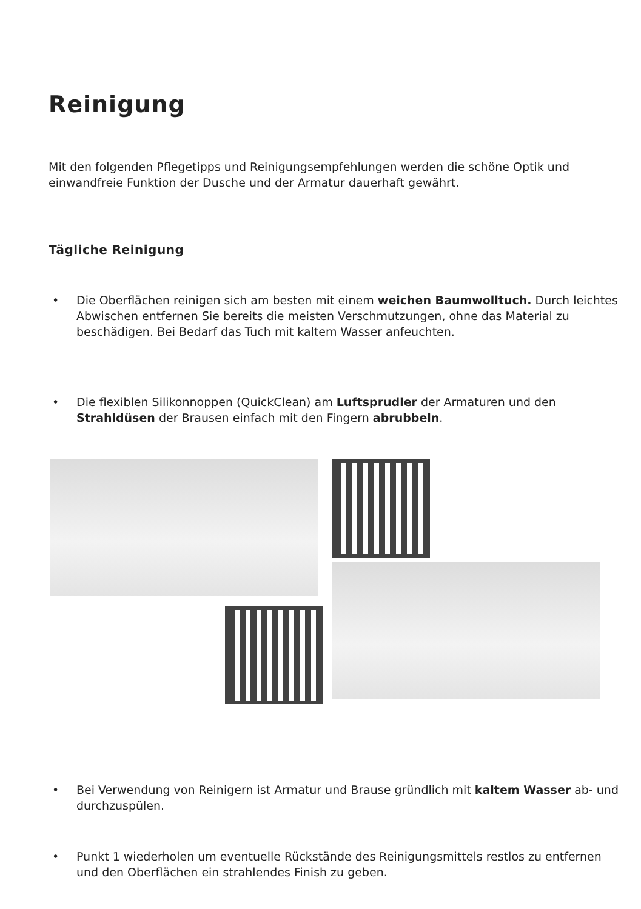Reinigung
Mit den folgenden Pflegetipps und Reinigungsempfehlungen werden die schöne Optik und einwandfreie Funktion der Dusche und der Armatur dauerhaft gewährt.
Tägliche Reinigung
• Die Oberflächen reinigen sich am besten mit einem weichen Baumwolltuch. Durch leichtes Abwischen entfernen Sie bereits die meisten Verschmutzungen, ohne das Material zu beschädigen. Bei Bedarf das Tuch mit kaltem Wasser anfeuchten.
• Die flexiblen Silikonnoppen (QuickClean) am Luftsprudler der Armaturen und den Strahldüsen der Brausen einfach mit den Fingern abrubbeln.
• Bei Verwendung von Reinigern ist Armatur und Brause gründlich mit kaltem Wasser ab- und durchzuspülen.
• Punkt 1 wiederholen um eventuelle Rückstände des Reinigungsmittels restlos zu entfernen und den Oberflächen ein strahlendes Finish zu geben.